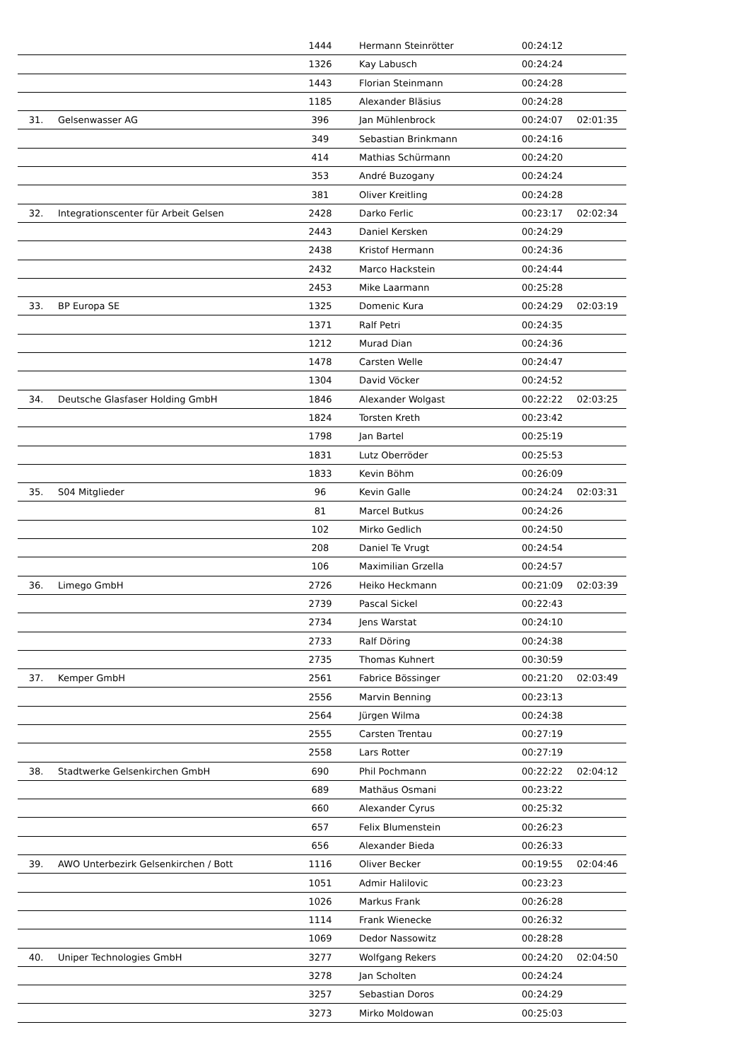| | | 1444 | Hermann Steinrötter | 00:24:12 | |
| | | 1326 | Kay Labusch | 00:24:24 | |
| | | 1443 | Florian Steinmann | 00:24:28 | |
| | | 1185 | Alexander Bläsius | 00:24:28 | |
| 31. | Gelsenwasser AG | 396 | Jan Mühlenbrock | 00:24:07 | 02:01:35 |
| | | 349 | Sebastian Brinkmann | 00:24:16 | |
| | | 414 | Mathias Schürmann | 00:24:20 | |
| | | 353 | André Buzogany | 00:24:24 | |
| | | 381 | Oliver Kreitling | 00:24:28 | |
| 32. | Integrationscenter für Arbeit Gelsen | 2428 | Darko Ferlic | 00:23:17 | 02:02:34 |
| | | 2443 | Daniel Kersken | 00:24:29 | |
| | | 2438 | Kristof Hermann | 00:24:36 | |
| | | 2432 | Marco Hackstein | 00:24:44 | |
| | | 2453 | Mike Laarmann | 00:25:28 | |
| 33. | BP Europa SE | 1325 | Domenic Kura | 00:24:29 | 02:03:19 |
| | | 1371 | Ralf Petri | 00:24:35 | |
| | | 1212 | Murad Dian | 00:24:36 | |
| | | 1478 | Carsten Welle | 00:24:47 | |
| | | 1304 | David Vöcker | 00:24:52 | |
| 34. | Deutsche Glasfaser Holding GmbH | 1846 | Alexander Wolgast | 00:22:22 | 02:03:25 |
| | | 1824 | Torsten Kreth | 00:23:42 | |
| | | 1798 | Jan Bartel | 00:25:19 | |
| | | 1831 | Lutz Oberröder | 00:25:53 | |
| | | 1833 | Kevin Böhm | 00:26:09 | |
| 35. | S04 Mitglieder | 96 | Kevin Galle | 00:24:24 | 02:03:31 |
| | | 81 | Marcel Butkus | 00:24:26 | |
| | | 102 | Mirko Gedlich | 00:24:50 | |
| | | 208 | Daniel Te Vrugt | 00:24:54 | |
| | | 106 | Maximilian Grzella | 00:24:57 | |
| 36. | Limego GmbH | 2726 | Heiko Heckmann | 00:21:09 | 02:03:39 |
| | | 2739 | Pascal Sickel | 00:22:43 | |
| | | 2734 | Jens Warstat | 00:24:10 | |
| | | 2733 | Ralf Döring | 00:24:38 | |
| | | 2735 | Thomas Kuhnert | 00:30:59 | |
| 37. | Kemper GmbH | 2561 | Fabrice Bössinger | 00:21:20 | 02:03:49 |
| | | 2556 | Marvin Benning | 00:23:13 | |
| | | 2564 | Jürgen Wilma | 00:24:38 | |
| | | 2555 | Carsten Trentau | 00:27:19 | |
| | | 2558 | Lars Rotter | 00:27:19 | |
| 38. | Stadtwerke Gelsenkirchen GmbH | 690 | Phil Pochmann | 00:22:22 | 02:04:12 |
| | | 689 | Mathäus Osmani | 00:23:22 | |
| | | 660 | Alexander Cyrus | 00:25:32 | |
| | | 657 | Felix Blumenstein | 00:26:23 | |
| | | 656 | Alexander Bieda | 00:26:33 | |
| 39. | AWO Unterbezirk Gelsenkirchen / Bott | 1116 | Oliver Becker | 00:19:55 | 02:04:46 |
| | | 1051 | Admir Halilovic | 00:23:23 | |
| | | 1026 | Markus Frank | 00:26:28 | |
| | | 1114 | Frank Wienecke | 00:26:32 | |
| | | 1069 | Dedor Nassowitz | 00:28:28 | |
| 40. | Uniper Technologies GmbH | 3277 | Wolfgang Rekers | 00:24:20 | 02:04:50 |
| | | 3278 | Jan Scholten | 00:24:24 | |
| | | 3257 | Sebastian Doros | 00:24:29 | |
| | | 3273 | Mirko Moldowan | 00:25:03 | |